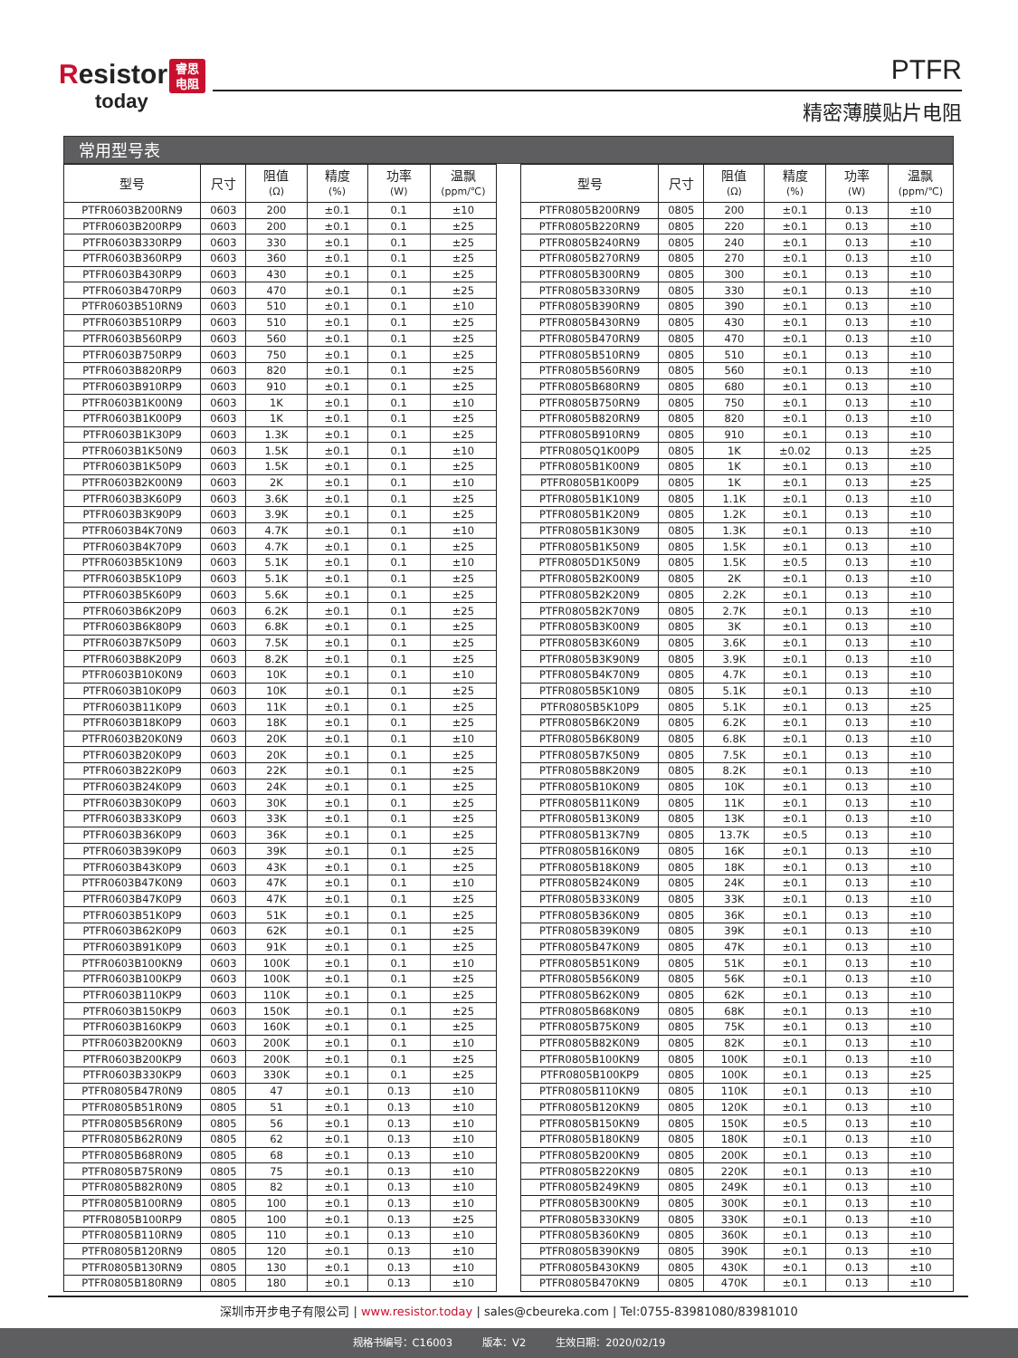Resistor
today
睿思
电阻
PTFR
精密薄膜贴片电阻
常用型号表
| 型号 | 尺寸 | 阻值 (Ω) | 精度 (%) | 功率 (W) | 温飘 (ppm/℃) | | 型号 | 尺寸 | 阻值 (Ω) | 精度 (%) | 功率 (W) | 温飘 (ppm/℃) |
| --- | --- | --- | --- | --- | --- | --- | --- | --- | --- | --- | --- | --- |
| PTFR0603B200RN9 | 0603 | 200 | ±0.1 | 0.1 | ±10 | | PTFR0805B200RN9 | 0805 | 200 | ±0.1 | 0.13 | ±10 |
| PTFR0603B200RP9 | 0603 | 200 | ±0.1 | 0.1 | ±25 | | PTFR0805B220RN9 | 0805 | 220 | ±0.1 | 0.13 | ±10 |
| PTFR0603B330RP9 | 0603 | 330 | ±0.1 | 0.1 | ±25 | | PTFR0805B240RN9 | 0805 | 240 | ±0.1 | 0.13 | ±10 |
| PTFR0603B360RP9 | 0603 | 360 | ±0.1 | 0.1 | ±25 | | PTFR0805B270RN9 | 0805 | 270 | ±0.1 | 0.13 | ±10 |
| PTFR0603B430RP9 | 0603 | 430 | ±0.1 | 0.1 | ±25 | | PTFR0805B300RN9 | 0805 | 300 | ±0.1 | 0.13 | ±10 |
| PTFR0603B470RP9 | 0603 | 470 | ±0.1 | 0.1 | ±25 | | PTFR0805B330RN9 | 0805 | 330 | ±0.1 | 0.13 | ±10 |
| PTFR0603B510RN9 | 0603 | 510 | ±0.1 | 0.1 | ±10 | | PTFR0805B390RN9 | 0805 | 390 | ±0.1 | 0.13 | ±10 |
| PTFR0603B510RP9 | 0603 | 510 | ±0.1 | 0.1 | ±25 | | PTFR0805B430RN9 | 0805 | 430 | ±0.1 | 0.13 | ±10 |
| PTFR0603B560RP9 | 0603 | 560 | ±0.1 | 0.1 | ±25 | | PTFR0805B470RN9 | 0805 | 470 | ±0.1 | 0.13 | ±10 |
| PTFR0603B750RP9 | 0603 | 750 | ±0.1 | 0.1 | ±25 | | PTFR0805B510RN9 | 0805 | 510 | ±0.1 | 0.13 | ±10 |
| PTFR0603B820RP9 | 0603 | 820 | ±0.1 | 0.1 | ±25 | | PTFR0805B560RN9 | 0805 | 560 | ±0.1 | 0.13 | ±10 |
| PTFR0603B910RP9 | 0603 | 910 | ±0.1 | 0.1 | ±25 | | PTFR0805B680RN9 | 0805 | 680 | ±0.1 | 0.13 | ±10 |
| PTFR0603B1K00N9 | 0603 | 1K | ±0.1 | 0.1 | ±10 | | PTFR0805B750RN9 | 0805 | 750 | ±0.1 | 0.13 | ±10 |
| PTFR0603B1K00P9 | 0603 | 1K | ±0.1 | 0.1 | ±25 | | PTFR0805B820RN9 | 0805 | 820 | ±0.1 | 0.13 | ±10 |
| PTFR0603B1K30P9 | 0603 | 1.3K | ±0.1 | 0.1 | ±25 | | PTFR0805B910RN9 | 0805 | 910 | ±0.1 | 0.13 | ±10 |
| PTFR0603B1K50N9 | 0603 | 1.5K | ±0.1 | 0.1 | ±10 | | PTFR0805Q1K00P9 | 0805 | 1K | ±0.02 | 0.13 | ±25 |
| PTFR0603B1K50P9 | 0603 | 1.5K | ±0.1 | 0.1 | ±25 | | PTFR0805B1K00N9 | 0805 | 1K | ±0.1 | 0.13 | ±10 |
| PTFR0603B2K00N9 | 0603 | 2K | ±0.1 | 0.1 | ±10 | | PTFR0805B1K00P9 | 0805 | 1K | ±0.1 | 0.13 | ±25 |
| PTFR0603B3K60P9 | 0603 | 3.6K | ±0.1 | 0.1 | ±25 | | PTFR0805B1K10N9 | 0805 | 1.1K | ±0.1 | 0.13 | ±10 |
| PTFR0603B3K90P9 | 0603 | 3.9K | ±0.1 | 0.1 | ±25 | | PTFR0805B1K20N9 | 0805 | 1.2K | ±0.1 | 0.13 | ±10 |
| PTFR0603B4K70N9 | 0603 | 4.7K | ±0.1 | 0.1 | ±10 | | PTFR0805B1K30N9 | 0805 | 1.3K | ±0.1 | 0.13 | ±10 |
| PTFR0603B4K70P9 | 0603 | 4.7K | ±0.1 | 0.1 | ±25 | | PTFR0805B1K50N9 | 0805 | 1.5K | ±0.1 | 0.13 | ±10 |
| PTFR0603B5K10N9 | 0603 | 5.1K | ±0.1 | 0.1 | ±10 | | PTFR0805D1K50N9 | 0805 | 1.5K | ±0.5 | 0.13 | ±10 |
| PTFR0603B5K10P9 | 0603 | 5.1K | ±0.1 | 0.1 | ±25 | | PTFR0805B2K00N9 | 0805 | 2K | ±0.1 | 0.13 | ±10 |
| PTFR0603B5K60P9 | 0603 | 5.6K | ±0.1 | 0.1 | ±25 | | PTFR0805B2K20N9 | 0805 | 2.2K | ±0.1 | 0.13 | ±10 |
| PTFR0603B6K20P9 | 0603 | 6.2K | ±0.1 | 0.1 | ±25 | | PTFR0805B2K70N9 | 0805 | 2.7K | ±0.1 | 0.13 | ±10 |
| PTFR0603B6K80P9 | 0603 | 6.8K | ±0.1 | 0.1 | ±25 | | PTFR0805B3K00N9 | 0805 | 3K | ±0.1 | 0.13 | ±10 |
| PTFR0603B7K50P9 | 0603 | 7.5K | ±0.1 | 0.1 | ±25 | | PTFR0805B3K60N9 | 0805 | 3.6K | ±0.1 | 0.13 | ±10 |
| PTFR0603B8K20P9 | 0603 | 8.2K | ±0.1 | 0.1 | ±25 | | PTFR0805B3K90N9 | 0805 | 3.9K | ±0.1 | 0.13 | ±10 |
| PTFR0603B10K0N9 | 0603 | 10K | ±0.1 | 0.1 | ±10 | | PTFR0805B4K70N9 | 0805 | 4.7K | ±0.1 | 0.13 | ±10 |
| PTFR0603B10K0P9 | 0603 | 10K | ±0.1 | 0.1 | ±25 | | PTFR0805B5K10N9 | 0805 | 5.1K | ±0.1 | 0.13 | ±10 |
| PTFR0603B11K0P9 | 0603 | 11K | ±0.1 | 0.1 | ±25 | | PTFR0805B5K10P9 | 0805 | 5.1K | ±0.1 | 0.13 | ±25 |
| PTFR0603B18K0P9 | 0603 | 18K | ±0.1 | 0.1 | ±25 | | PTFR0805B6K20N9 | 0805 | 6.2K | ±0.1 | 0.13 | ±10 |
| PTFR0603B20K0N9 | 0603 | 20K | ±0.1 | 0.1 | ±10 | | PTFR0805B6K80N9 | 0805 | 6.8K | ±0.1 | 0.13 | ±10 |
| PTFR0603B20K0P9 | 0603 | 20K | ±0.1 | 0.1 | ±25 | | PTFR0805B7K50N9 | 0805 | 7.5K | ±0.1 | 0.13 | ±10 |
| PTFR0603B22K0P9 | 0603 | 22K | ±0.1 | 0.1 | ±25 | | PTFR0805B8K20N9 | 0805 | 8.2K | ±0.1 | 0.13 | ±10 |
| PTFR0603B24K0P9 | 0603 | 24K | ±0.1 | 0.1 | ±25 | | PTFR0805B10K0N9 | 0805 | 10K | ±0.1 | 0.13 | ±10 |
| PTFR0603B30K0P9 | 0603 | 30K | ±0.1 | 0.1 | ±25 | | PTFR0805B11K0N9 | 0805 | 11K | ±0.1 | 0.13 | ±10 |
| PTFR0603B33K0P9 | 0603 | 33K | ±0.1 | 0.1 | ±25 | | PTFR0805B13K0N9 | 0805 | 13K | ±0.1 | 0.13 | ±10 |
| PTFR0603B36K0P9 | 0603 | 36K | ±0.1 | 0.1 | ±25 | | PTFR0805B13K7N9 | 0805 | 13.7K | ±0.5 | 0.13 | ±10 |
| PTFR0603B39K0P9 | 0603 | 39K | ±0.1 | 0.1 | ±25 | | PTFR0805B16K0N9 | 0805 | 16K | ±0.1 | 0.13 | ±10 |
| PTFR0603B43K0P9 | 0603 | 43K | ±0.1 | 0.1 | ±25 | | PTFR0805B18K0N9 | 0805 | 18K | ±0.1 | 0.13 | ±10 |
| PTFR0603B47K0N9 | 0603 | 47K | ±0.1 | 0.1 | ±10 | | PTFR0805B24K0N9 | 0805 | 24K | ±0.1 | 0.13 | ±10 |
| PTFR0603B47K0P9 | 0603 | 47K | ±0.1 | 0.1 | ±25 | | PTFR0805B33K0N9 | 0805 | 33K | ±0.1 | 0.13 | ±10 |
| PTFR0603B51K0P9 | 0603 | 51K | ±0.1 | 0.1 | ±25 | | PTFR0805B36K0N9 | 0805 | 36K | ±0.1 | 0.13 | ±10 |
| PTFR0603B62K0P9 | 0603 | 62K | ±0.1 | 0.1 | ±25 | | PTFR0805B39K0N9 | 0805 | 39K | ±0.1 | 0.13 | ±10 |
| PTFR0603B91K0P9 | 0603 | 91K | ±0.1 | 0.1 | ±25 | | PTFR0805B47K0N9 | 0805 | 47K | ±0.1 | 0.13 | ±10 |
| PTFR0603B100KN9 | 0603 | 100K | ±0.1 | 0.1 | ±10 | | PTFR0805B51K0N9 | 0805 | 51K | ±0.1 | 0.13 | ±10 |
| PTFR0603B100KP9 | 0603 | 100K | ±0.1 | 0.1 | ±25 | | PTFR0805B56K0N9 | 0805 | 56K | ±0.1 | 0.13 | ±10 |
| PTFR0603B110KP9 | 0603 | 110K | ±0.1 | 0.1 | ±25 | | PTFR0805B62K0N9 | 0805 | 62K | ±0.1 | 0.13 | ±10 |
| PTFR0603B150KP9 | 0603 | 150K | ±0.1 | 0.1 | ±25 | | PTFR0805B68K0N9 | 0805 | 68K | ±0.1 | 0.13 | ±10 |
| PTFR0603B160KP9 | 0603 | 160K | ±0.1 | 0.1 | ±25 | | PTFR0805B75K0N9 | 0805 | 75K | ±0.1 | 0.13 | ±10 |
| PTFR0603B200KN9 | 0603 | 200K | ±0.1 | 0.1 | ±10 | | PTFR0805B82K0N9 | 0805 | 82K | ±0.1 | 0.13 | ±10 |
| PTFR0603B200KP9 | 0603 | 200K | ±0.1 | 0.1 | ±25 | | PTFR0805B100KN9 | 0805 | 100K | ±0.1 | 0.13 | ±10 |
| PTFR0603B330KP9 | 0603 | 330K | ±0.1 | 0.1 | ±25 | | PTFR0805B100KP9 | 0805 | 100K | ±0.1 | 0.13 | ±25 |
| PTFR0805B47R0N9 | 0805 | 47 | ±0.1 | 0.13 | ±10 | | PTFR0805B110KN9 | 0805 | 110K | ±0.1 | 0.13 | ±10 |
| PTFR0805B51R0N9 | 0805 | 51 | ±0.1 | 0.13 | ±10 | | PTFR0805B120KN9 | 0805 | 120K | ±0.1 | 0.13 | ±10 |
| PTFR0805B56R0N9 | 0805 | 56 | ±0.1 | 0.13 | ±10 | | PTFR0805B150KN9 | 0805 | 150K | ±0.5 | 0.13 | ±10 |
| PTFR0805B62R0N9 | 0805 | 62 | ±0.1 | 0.13 | ±10 | | PTFR0805B180KN9 | 0805 | 180K | ±0.1 | 0.13 | ±10 |
| PTFR0805B68R0N9 | 0805 | 68 | ±0.1 | 0.13 | ±10 | | PTFR0805B200KN9 | 0805 | 200K | ±0.1 | 0.13 | ±10 |
| PTFR0805B75R0N9 | 0805 | 75 | ±0.1 | 0.13 | ±10 | | PTFR0805B220KN9 | 0805 | 220K | ±0.1 | 0.13 | ±10 |
| PTFR0805B82R0N9 | 0805 | 82 | ±0.1 | 0.13 | ±10 | | PTFR0805B249KN9 | 0805 | 249K | ±0.1 | 0.13 | ±10 |
| PTFR0805B100RN9 | 0805 | 100 | ±0.1 | 0.13 | ±10 | | PTFR0805B300KN9 | 0805 | 300K | ±0.1 | 0.13 | ±10 |
| PTFR0805B100RP9 | 0805 | 100 | ±0.1 | 0.13 | ±25 | | PTFR0805B330KN9 | 0805 | 330K | ±0.1 | 0.13 | ±10 |
| PTFR0805B110RN9 | 0805 | 110 | ±0.1 | 0.13 | ±10 | | PTFR0805B360KN9 | 0805 | 360K | ±0.1 | 0.13 | ±10 |
| PTFR0805B120RN9 | 0805 | 120 | ±0.1 | 0.13 | ±10 | | PTFR0805B390KN9 | 0805 | 390K | ±0.1 | 0.13 | ±10 |
| PTFR0805B130RN9 | 0805 | 130 | ±0.1 | 0.13 | ±10 | | PTFR0805B430KN9 | 0805 | 430K | ±0.1 | 0.13 | ±10 |
| PTFR0805B180RN9 | 0805 | 180 | ±0.1 | 0.13 | ±10 | | PTFR0805B470KN9 | 0805 | 470K | ±0.1 | 0.13 | ±10 |
深圳市开步电子有限公司 | www.resistor.today | sales@cbeureka.com | Tel:0755-83981080/83981010
规格书编号：C16003 版本：V2 生效日期：2020/02/19